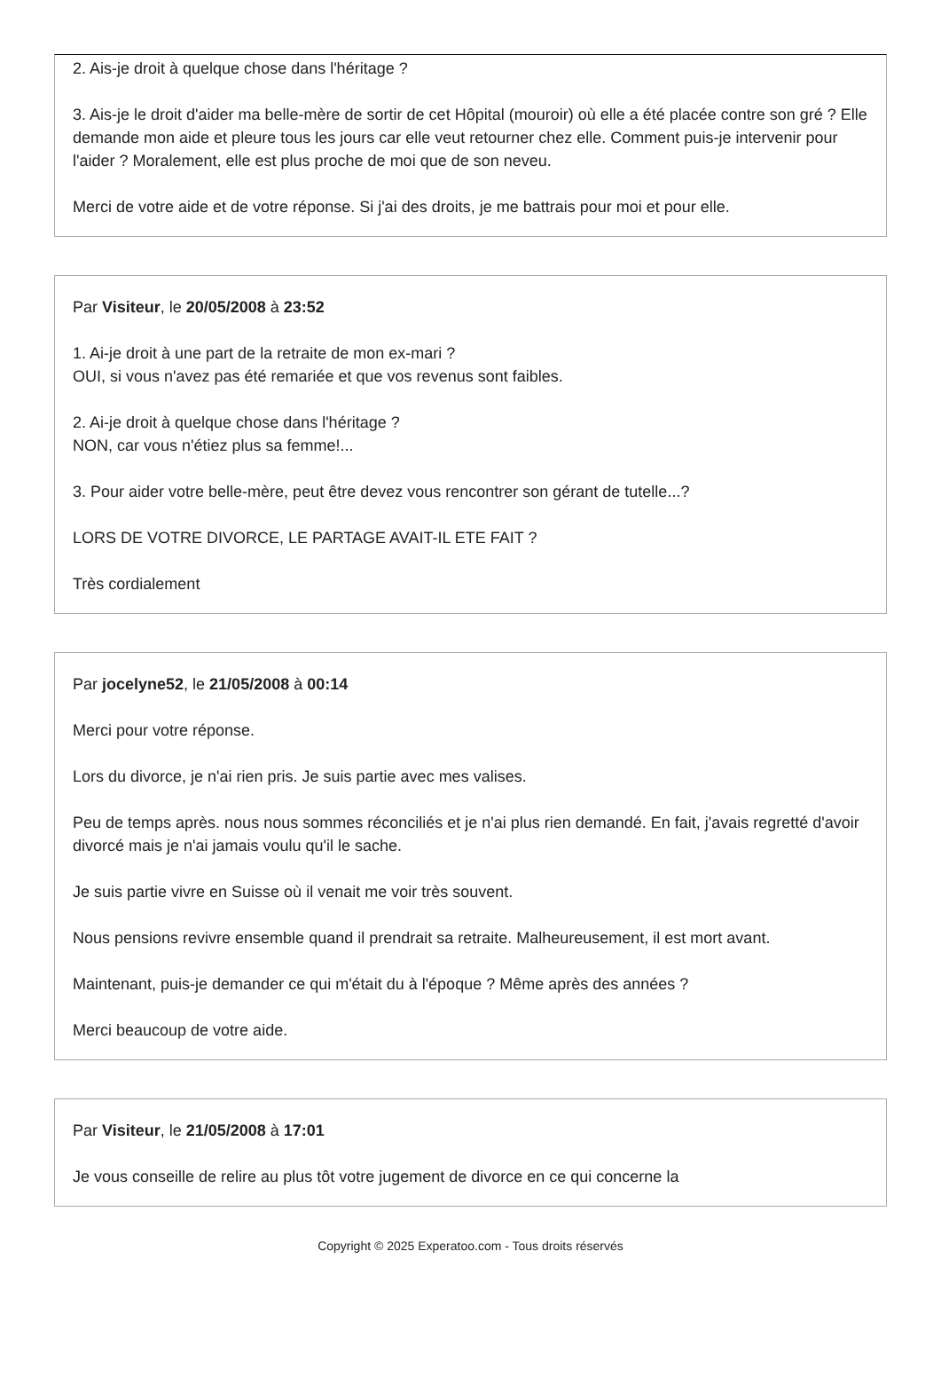2. Ais-je droit à quelque chose dans l'héritage ?
3. Ais-je le droit d'aider ma belle-mère de sortir de cet Hôpital (mouroir) où elle a été placée contre son gré ? Elle demande mon aide et pleure tous les jours car elle veut retourner chez elle. Comment puis-je intervenir pour l'aider ? Moralement, elle est plus proche de moi que de son neveu.
Merci de votre aide et de votre réponse. Si j'ai des droits, je me battrais pour moi et pour elle.
Par Visiteur, le 20/05/2008 à 23:52
1. Ai-je droit à une part de la retraite de mon ex-mari ?
OUI, si vous n'avez pas été remariée et que vos revenus sont faibles.
2. Ai-je droit à quelque chose dans l'héritage ?
NON, car vous n'étiez plus sa femme!...
3. Pour aider votre belle-mère, peut être devez vous rencontrer son gérant de tutelle...?
LORS DE VOTRE DIVORCE, LE PARTAGE AVAIT-IL ETE FAIT ?
Très cordialement
Par jocelyne52, le 21/05/2008 à 00:14
Merci pour votre réponse.
Lors du divorce, je n'ai rien pris. Je suis partie avec mes valises.
Peu de temps après. nous nous sommes réconciliés et je n'ai plus rien demandé. En fait, j'avais regretté d'avoir divorcé mais je n'ai jamais voulu qu'il le sache.
Je suis partie vivre en Suisse où il venait me voir très souvent.
Nous pensions revivre ensemble quand il prendrait sa retraite. Malheureusement, il est mort avant.
Maintenant, puis-je demander ce qui m'était du à l'époque ? Même après des années ?
Merci beaucoup de votre aide.
Par Visiteur, le 21/05/2008 à 17:01
Je vous conseille de relire au plus tôt votre jugement de divorce en ce qui concerne la
Copyright © 2025 Experatoo.com - Tous droits réservés